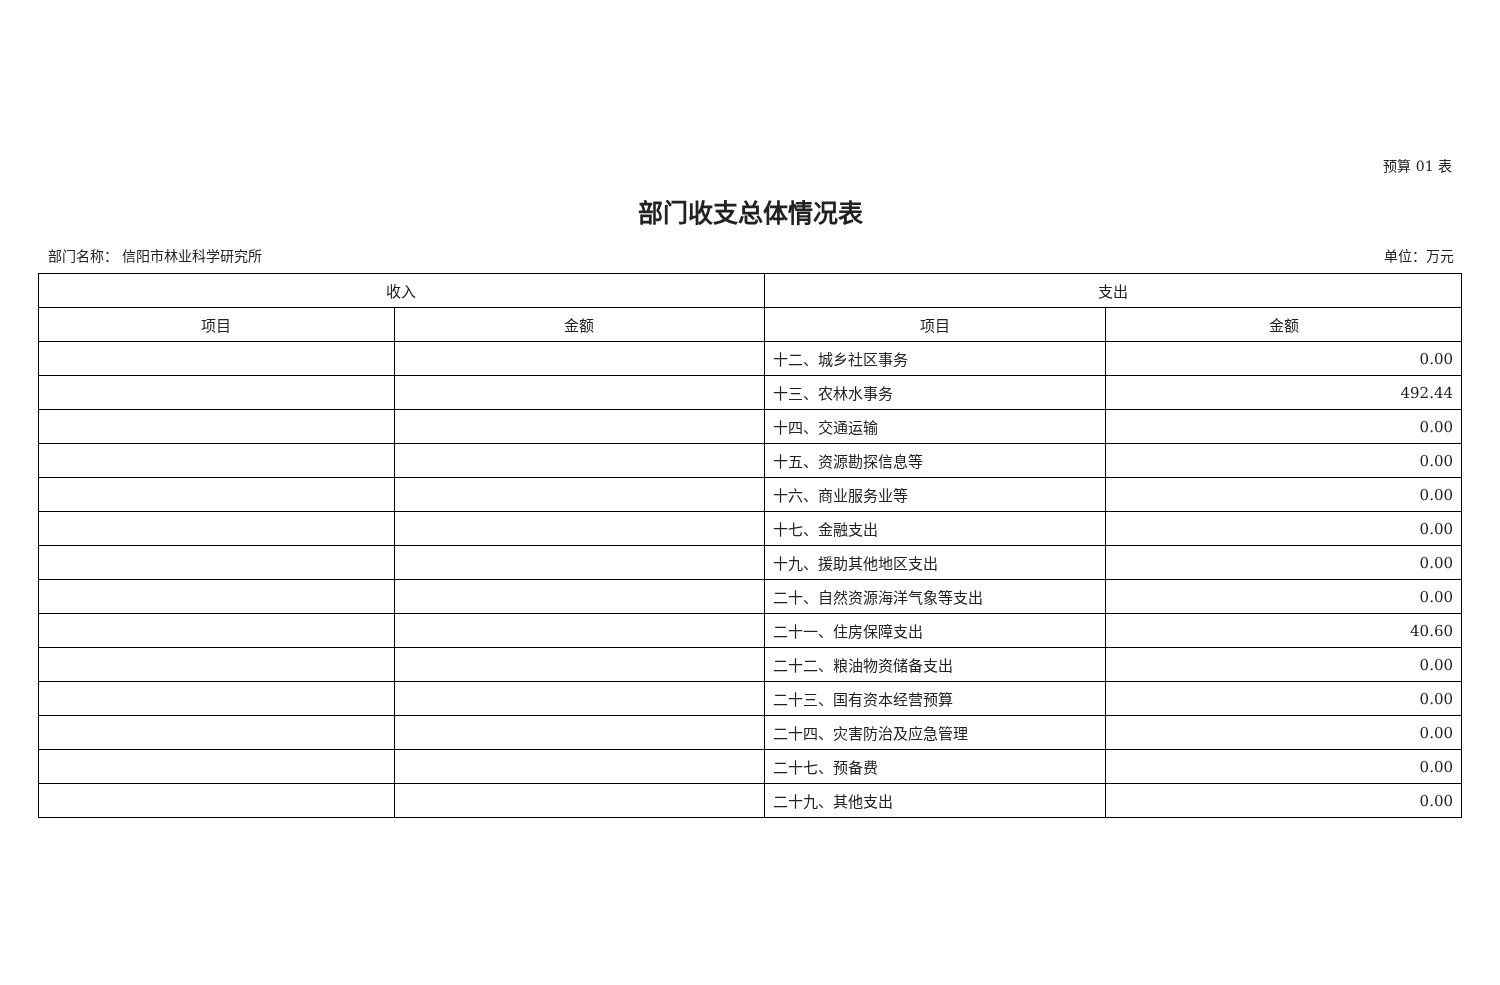预算 01 表
部门收支总体情况表
部门名称： 信阳市林业科学研究所 单位：万元
| 收入 | | 支出 | |
| --- | --- | --- | --- |
| 项目 | 金额 | 项目 | 金额 |
| | | 十二、城乡社区事务 | 0.00 |
| | | 十三、农林水事务 | 492.44 |
| | | 十四、交通运输 | 0.00 |
| | | 十五、资源勘探信息等 | 0.00 |
| | | 十六、商业服务业等 | 0.00 |
| | | 十七、金融支出 | 0.00 |
| | | 十九、援助其他地区支出 | 0.00 |
| | | 二十、自然资源海洋气象等支出 | 0.00 |
| | | 二十一、住房保障支出 | 40.60 |
| | | 二十二、粮油物资储备支出 | 0.00 |
| | | 二十三、国有资本经营预算 | 0.00 |
| | | 二十四、灾害防治及应急管理 | 0.00 |
| | | 二十七、预备费 | 0.00 |
| | | 二十九、其他支出 | 0.00 |